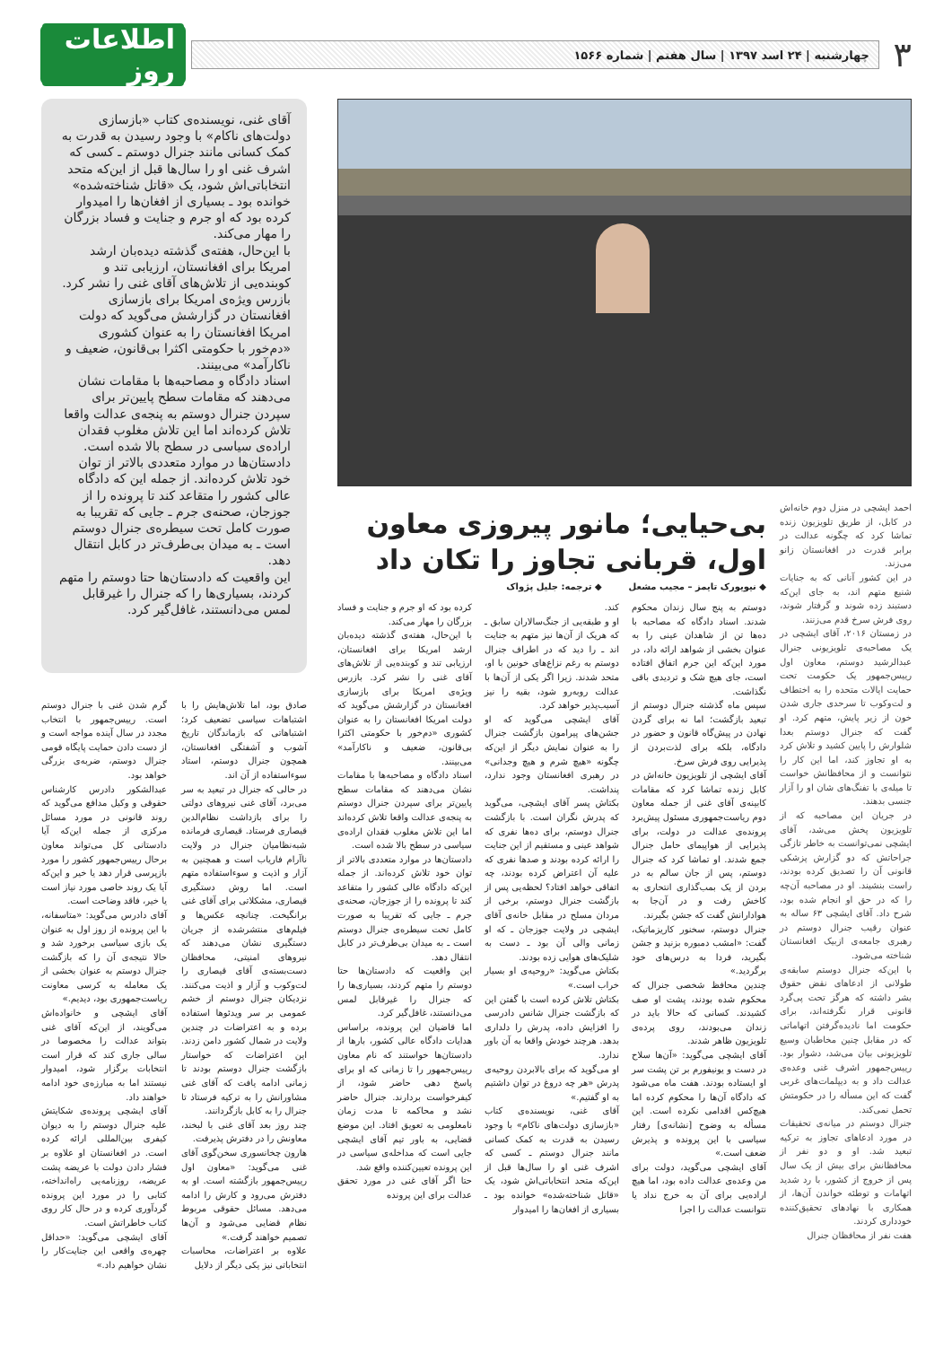۳
چهارشنبه | ۲۴ اسد ۱۳۹۷ | سال هفتم | شماره ۱۵۶۶
اطلاعات روز
احمد ایشچی در منزل دوم خانه‌اش در کابل، از طریق تلویزیون زنده تماشا کرد که چگونه عدالت در برابر قدرت در افغانستان زانو می‌زند.
در این کشور آنانی که به جنایات شنیع متهم اند، به جای این‌که دستبند زده شوند و گرفتار شوند، روی فرش سرخ قدم می‌زنند.
در زمستان ۲۰۱۶، آقای ایشچی در یک مصاحبه‌ی تلویزیونی جنرال عبدالرشید دوستم، معاون اول رییس‌جمهور یک حکومت تحت حمایت ایالات متحده را به اختطاف و لت‌وکوب تا سرحدی جاری شدن خون از زیر پایش، متهم کرد. او گفت که جنرال دوستم بعدا شلوارش را پایین کشید و تلاش کرد به او تجاوز کند، اما این کار را نتوانست و از محافظانش خواست تا میله‌ی با تفنگ‌های شان او را آزار جنسی بدهند.
در جریان این مصاحبه که از تلویزیون پخش می‌شد، آقای ایشچی نمی‌توانست به خاطر تازگی جراحاتش که دو گزارش پزشکی قانونی آن را تصدیق کرده بودند، راست بنشیند. او در مصاحبه آن‌چه را که در حق او انجام شده بود، شرح داد. آقای ایشچی ۶۳ ساله به عنوان رقیب جنرال دوستم در رهبری جامعه‌ی ازبیک افغانستان شناخته می‌شود.
با این‌که جنرال دوستم سابقه‌ی طولانی از ادعاهای نقض حقوق بشر داشته که هرگز تحت پی‌گرد قانونی قرار نگرفته‌اند، برای حکومت اما نادیده‌گرفتن اتهاماتی که در مقابل چنین مخاطبان وسیع تلویزیونی بیان می‌شد، دشوار بود. رییس‌جمهور اشرف غنی وعده‌ی عدالت داد و به دیپلمات‌های غربی گفت که این مسأله را در حکومتش تحمل نمی‌کند.
جنرال دوستم در میانه‌ی تحقیقات در مورد ادعاهای تجاوز به ترکیه تبعید شد. او و دو نفر از محافظانش برای بیش از یک سال پس از خروج از کشور، با رد شدید اتهامات و توطئه خواندن آن‌ها، از همکاری با نهادهای تحقیق‌کننده خودداری کردند.
هفت نفر از محافظان جنرال
بی‌حیایی؛ مانور پیروزی معاون اول، قربانی تجاوز را تکان داد
◆ نیویورک تایمز – مجیب مشعل ◆ ترجمه: جلیل پژواک
دوستم به پنج سال زندان محکوم شدند. اسناد دادگاه که مصاحبه با ده‌ها تن از شاهدان عینی را به عنوان بخشی از شواهد ارائه داد، در مورد این‌که این جرم اتفاق افتاده است، جای هیچ شک و تردیدی باقی نگذاشت.
سپس ماه گذشته جنرال دوستم از تبعید بازگشت؛ اما نه برای گردن نهادن در پیش‌گاه قانون و حضور در دادگاه، بلکه برای لذت‌بردن از پذیرایی روی فرش سرخ.
آقای ایشچی از تلویزیون خانه‌اش در کابل زنده تماشا کرد که مقامات کابینه‌ی آقای غنی از جمله معاون دوم ریاست‌جمهوری مسئول پیش‌برد پرونده‌ی عدالت در دولت، برای پذیرایی از هواپیمای حامل جنرال جمع شدند. او تماشا کرد که جنرال دوستم، پس از جان سالم به در بردن از یک بمب‌گذاری انتحاری به کاخش رفت و در آن‌جا به هوادارانش گفت که جشن بگیرند.
جنرال دوستم، سخنور کاریزماتیک، گفت: «امشب دمبوره بزنید و جشن بگیرید، فردا به درس‌های خود برگردید.»
چندین محافظ شخصی جنرال که محکوم شده بودند، پشت او صف کشیدند. کسانی که حالا باید در زندان می‌بودند، روی پرده‌ی تلویزیون ظاهر شدند.
آقای ایشچی می‌گوید: «آن‌ها سلاح در دست و یونیفورم بر تن پشت سر او ایستاده بودند. هفت ماه می‌شود که دادگاه آن‌ها را محکوم کرده اما هیچ‌کس اقدامی نکرده است. این مسأله به وضوح [نشانه‌ی] رفتار سیاسی با این پرونده و پذیرش ضعف است.»
آقای ایشچی می‌گوید، دولت برای من وعده‌ی عدالت داده بود، اما هیچ اراده‌یی برای آن به خرج نداد یا نتوانست عدالت را اجرا
کند.
او و طبقه‌یی از جنگ‌سالاران سابق ـ که هریک از آن‌ها نیز متهم به جنایت اند ـ را دید که در اطراف جنرال دوستم به رغم نزاع‌های خونین با او، متحد شدند. زیرا اگر یکی از آن‌ها با عدالت روبه‌رو شود، بقیه را نیز آسیب‌پذیر خواهد کرد.
آقای ایشچی می‌گوید که او جشن‌های پیرامون بازگشت جنرال را به عنوان نمایش دیگر از این‌که چگونه «هیچ شرم و هیچ وجدانی» در رهبری افغانستان وجود ندارد، پنداشت.
بکتاش پسر آقای ایشچی، می‌گوید که پدرش نگران است. با بازگشت جنرال دوستم، برای ده‌ها نفری که شواهد عینی و مستقیم از این جنایت را ارائه کرده بودند و صدها نفری که علیه آن اعتراض کرده بودند، چه اتفاقی خواهد افتاد؟ لحظه‌یی پس از بازگشت جنرال دوستم، برخی از مردان مسلح در مقابل خانه‌ی آقای ایشچی در ولایت جوزجان ـ که او زمانی والی آن بود ـ دست به شلیک‌های هوایی زده بودند.
بکتاش می‌گوید: «روحیه‌ی او بسیار خراب است.»
بکتاش تلاش کرده است با گفتن این که بازگشت جنرال شانس دادرسی را افزایش داده، پدرش را دلداری بدهد. هرچند خودش واقعا به آن باور ندارد.
او می‌گوید که برای بالابردن روحیه‌ی پدرش «هر چه دروغ در توان داشتیم به او گفتیم.»
آقای غنی، نویسنده‌ی کتاب «بازسازی دولت‌های ناکام» با وجود رسیدن به قدرت به کمک کسانی مانند جنرال دوستم ـ کسی که اشرف غنی او را سال‌ها قبل از این‌که متحد انتخاباتی‌اش شود، یک «قاتل شناخته‌شده» خوانده بود ـ بسیاری از افغان‌ها را امیدوار
کرده بود که او جرم و جنایت و فساد بزرگان را مهار می‌کند.
با این‌حال، هفته‌ی گذشته دیده‌بان ارشد امریکا برای افغانستان، ارزیابی تند و کوبنده‌یی از تلاش‌های آقای غنی را نشر کرد. بازرس ویژه‌ی امریکا برای بازسازی افغانستان در گزارشش می‌گوید که دولت امریکا افغانستان را به عنوان کشوری «دم‌خور با حکومتی اکثرا بی‌قانون، ضعیف و ناکارآمد» می‌بینند.
اسناد دادگاه و مصاحبه‌ها با مقامات نشان می‌دهند که مقامات سطح پایین‌تر برای سپردن جنرال دوستم به پنجه‌ی عدالت واقعا تلاش کرده‌اند اما این تلاش مغلوب فقدان اراده‌ی سیاسی در سطح بالا شده است.
دادستان‌ها در موارد متعددی بالاتر از توان خود تلاش کرده‌اند. از جمله این‌که دادگاه عالی کشور را متقاعد کند تا پرونده را از جوزجان، صحنه‌ی جرم ـ جایی که تقریبا به صورت کامل تحت سیطره‌ی جنرال دوستم است ـ به میدان بی‌طرف‌تر در کابل انتقال دهد.
این واقعیت که دادستان‌ها حتا دوستم را متهم کردند، بسیاری‌ها را که جنرال را غیرقابل لمس می‌دانستند، غافل‌گیر کرد.
اما قاضیان این پرونده، براساس هدایات دادگاه عالی کشور، بارها از دادستان‌ها خواستند که نام معاون رییس‌جمهور را تا زمانی که او برای پاسخ دهی حاضر شود، از کیفرخواست بردارند. جنرال حاضر نشد و محاکمه تا مدت زمان نامعلومی به تعویق افتاد. این موضع قضایی، به باور تیم آقای ایشچی جایی است که مداخله‌ی سیاسی در این پرونده تعیین‌کننده واقع شد.
حتا اگر آقای غنی در مورد تحقق عدالت برای این پرونده
آقای غنی، نویسنده‌ی کتاب «بازسازی دولت‌های ناکام» با وجود رسیدن به قدرت به کمک کسانی مانند جنرال دوستم ـ کسی که اشرف غنی او را سال‌ها قبل از این‌که متحد انتخاباتی‌اش شود، یک «قاتل شناخته‌شده» خوانده بود ـ بسیاری از افغان‌ها را امیدوار کرده بود که او جرم و جنایت و فساد بزرگان را مهار می‌کند.
با این‌حال، هفته‌ی گذشته دیده‌بان ارشد امریکا برای افغانستان، ارزیابی تند و کوبنده‌یی از تلاش‌های آقای غنی را نشر کرد. بازرس ویژه‌ی امریکا برای بازسازی افغانستان در گزارشش می‌گوید که دولت امریکا افغانستان را به عنوان کشوری «دم‌خور با حکومتی اکثرا بی‌قانون، ضعیف و ناکارآمد» می‌بینند.
اسناد دادگاه و مصاحبه‌ها با مقامات نشان می‌دهند که مقامات سطح پایین‌تر برای سپردن جنرال دوستم به پنجه‌ی عدالت واقعا تلاش کرده‌اند اما این تلاش مغلوب فقدان اراده‌ی سیاسی در سطح بالا شده است.
دادستان‌ها در موارد متعددی بالاتر از توان خود تلاش کرده‌اند. از جمله این که دادگاه عالی کشور را متقاعد کند تا پرونده را از جوزجان، صحنه‌ی جرم ـ جایی که تقریبا به صورت کامل تحت سیطره‌ی جنرال دوستم است ـ به میدان بی‌طرف‌تر در کابل انتقال دهد.
این واقعیت که دادستان‌ها حتا دوستم را متهم کردند، بسیاری‌ها را که جنرال را غیرقابل لمس می‌دانستند، غافل‌گیر کرد.
صادق بود، اما تلاش‌هایش را با اشتباهات سیاسی تضعیف کرد؛ اشتباهاتی که بازماندگان تاریخ آشوب و آشفتگی افغانستان، همچون جنرال دوستم، استاد سوءاستفاده از آن اند.
در حالی که جنرال در تبعید به سر می‌برد، آقای غنی نیروهای دولتی را برای بازداشت نظام‌الدین قیصاری فرستاد. قیصاری فرمانده شبه‌نظامیان جنرال در ولایت ناآرام فاریاب است و همچنین به آزار و اذیت و سوءاستفاده متهم است. اما روش دستگیری قیصاری، مشکلاتی برای آقای غنی برانگیخت. چنانچه عکس‌ها و فیلم‌های منتشرشده از جریان دستگیری نشان می‌دهند که نیروهای امنیتی، محافظان دست‌بسته‌ی آقای قیصاری را لت‌وکوب و آزار و اذیت می‌کنند. نزدیکان جنرال دوستم از خشم عمومی بر سر ویدئوها استفاده برده و به اعتراضات در چندین ولایت در شمال کشور دامن زدند. این اعتراضات که خواستار بازگشت جنرال دوستم بودند تا زمانی ادامه یافت که آقای غنی مشاورانش را به ترکیه فرستاد تا جنرال را به کابل بازگردانند.
چند روز بعد آقای غنی با لبخند، معاونش را در دفترش پذیرفت.
هارون چخانسوری سخن‌گوی آقای غنی می‌گوید: «معاون اول رییس‌جمهور بازگشته است. او به دفترش می‌رود و کارش را ادامه می‌دهد. مسائل حقوقی مربوط نظام قضایی می‌شود و آن‌ها تصمیم خواهند گرفت.»
علاوه بر اعتراضات، محاسبات انتخاباتی نیز یکی دیگر از دلایل
گرم شدن غنی با جنرال دوستم است. رییس‌جمهور با انتخاب مجدد در سال آینده مواجه است و از دست دادن حمایت پایگاه قومی جنرال دوستم، ضربه‌ی بزرگی خواهد بود.
عبدالشکور دادرس کارشناس حقوقی و وکیل مدافع می‌گوید که روند قانونی در مورد مسائل مرکزی از جمله این‌که آیا دادستانی کل می‌تواند معاون برحال رییس‌جمهور کشور را مورد بازپرسی قرار دهد یا خیر و این‌که آیا یک روند خاصی مورد نیاز است یا خیر، فاقد وضاحت است.
آقای دادرس می‌گوید: «متاسفانه، با این پرونده از روز اول به عنوان یک بازی سیاسی برخورد شد و حالا نتیجه‌ی آن را که بازگشت جنرال دوستم به عنوان بخشی از یک معامله به کرسی معاونت ریاست‌جمهوری بود، دیدیم.»
آقای ایشچی و خانواده‌اش می‌گویند، از این‌که آقای غنی بتواند عدالت را مخصوصا در سالی جاری کند که قرار است انتخابات برگزار شود، امیدوار نیستند اما به مبارزه‌ی خود ادامه خواهند داد.
آقای ایشچی پرونده‌ی شکایتش علیه جنرال دوستم را به دیوان کیفری بین‌المللی ارائه کرده است. در افغانستان او علاوه بر فشار دادن دولت با عریضه پشت عریضه، روزنامه‌یی راه‌انداخته، کتابی را در مورد این پرونده گردآوری کرده و در حال کار روی کتاب خاطراتش است.
آقای ایشچی می‌گوید: «حداقل چهره‌ی واقعی این جنایت‌کار را نشان خواهیم داد.»